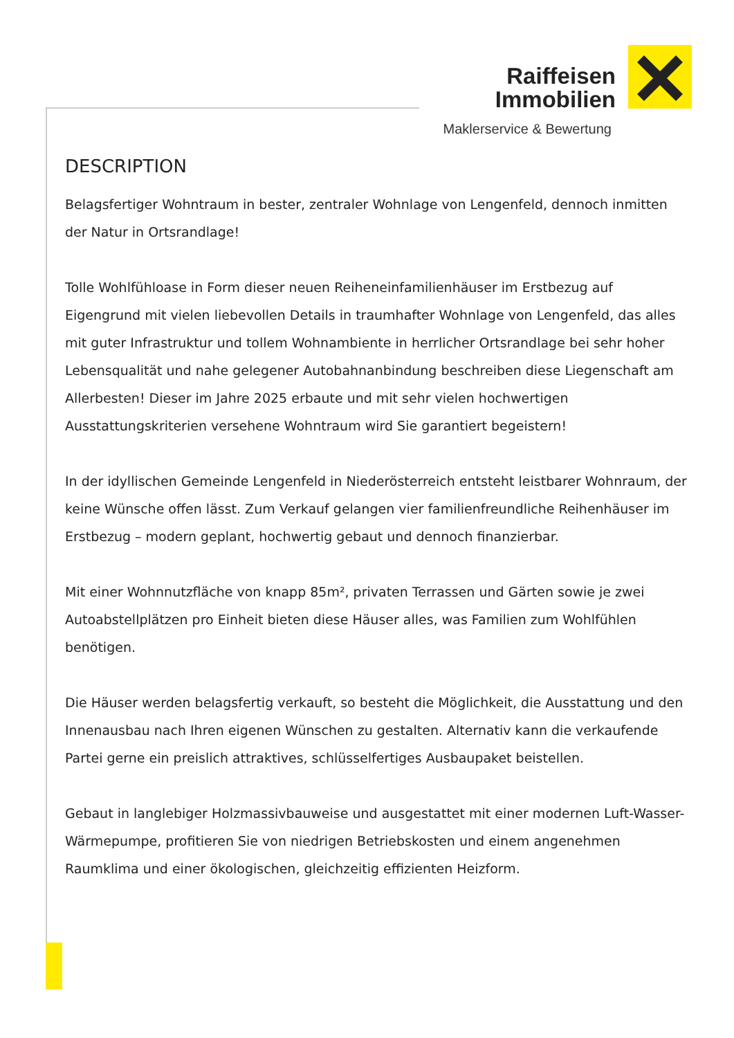Raiffeisen
Immobilien
Maklerservice & Bewertung
DESCRIPTION
Belagsfertiger Wohntraum in bester, zentraler Wohnlage von Lengenfeld, dennoch inmitten der Natur in Ortsrandlage!
Tolle Wohlfühloase in Form dieser neuen Reiheneinfamilienhäuser im Erstbezug auf Eigengrund mit vielen liebevollen Details in traumhafter Wohnlage von Lengenfeld, das alles mit guter Infrastruktur und tollem Wohnambiente in herrlicher Ortsrandlage bei sehr hoher Lebensqualität und nahe gelegener Autobahnanbindung beschreiben diese Liegenschaft am Allerbesten! Dieser im Jahre 2025 erbaute und mit sehr vielen hochwertigen Ausstattungskriterien versehene Wohntraum wird Sie garantiert begeistern!
In der idyllischen Gemeinde Lengenfeld in Niederösterreich entsteht leistbarer Wohnraum, der keine Wünsche offen lässt. Zum Verkauf gelangen vier familienfreundliche Reihenhäuser im Erstbezug – modern geplant, hochwertig gebaut und dennoch finanzierbar.
Mit einer Wohnnutzfläche von knapp 85m², privaten Terrassen und Gärten sowie je zwei Autoabstellplätzen pro Einheit bieten diese Häuser alles, was Familien zum Wohlfühlen benötigen.
Die Häuser werden belagsfertig verkauft, so besteht die Möglichkeit, die Ausstattung und den Innenausbau nach Ihren eigenen Wünschen zu gestalten. Alternativ kann die verkaufende Partei gerne ein preislich attraktives, schlüsselfertiges Ausbaupaket beistellen.
Gebaut in langlebiger Holzmassivbauweise und ausgestattet mit einer modernen Luft-Wasser-Wärmepumpe, profitieren Sie von niedrigen Betriebskosten und einem angenehmen Raumklima und einer ökologischen, gleichzeitig effizienten Heizform.